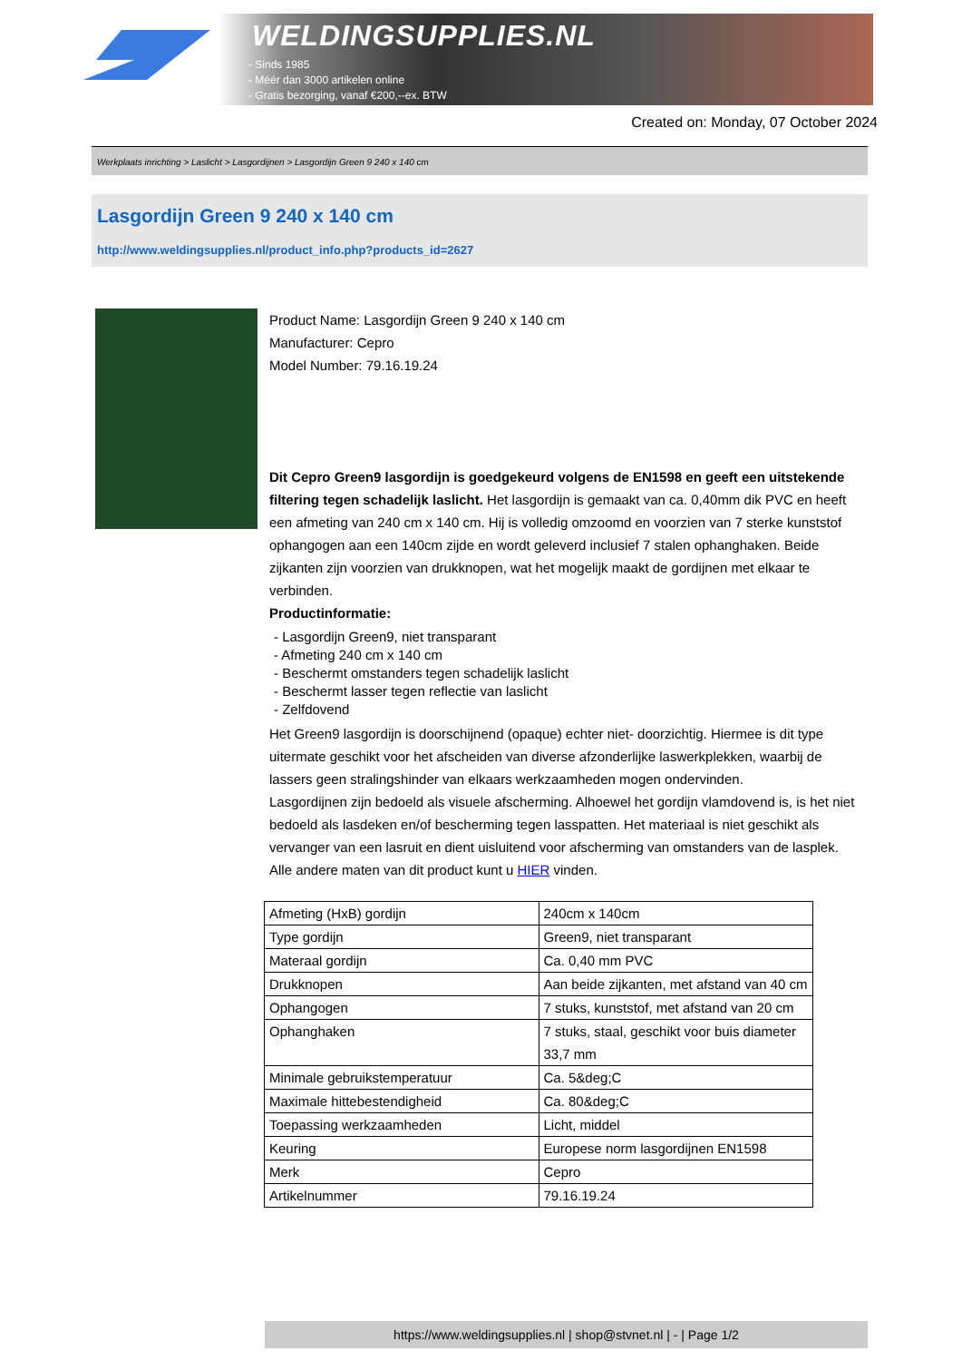WELDINGSUPPLIES.NL
- Sinds 1985
- Méér dan 3000 artikelen online
- Gratis bezorging, vanaf €200,--ex. BTW
Created on: Monday, 07 October 2024
Werkplaats inrichting > Laslicht > Lasgordijnen > Lasgordijn Green 9 240 x 140 cm
Lasgordijn Green 9 240 x 140 cm
http://www.weldingsupplies.nl/product_info.php?products_id=2627
Product Name: Lasgordijn Green 9 240 x 140 cm
Manufacturer: Cepro
Model Number: 79.16.19.24
Dit Cepro Green9 lasgordijn is goedgekeurd volgens de EN1598 en geeft een uitstekende filtering tegen schadelijk laslicht. Het lasgordijn is gemaakt van ca. 0,40mm dik PVC en heeft een afmeting van 240 cm x 140 cm. Hij is volledig omzoomd en voorzien van 7 sterke kunststof ophangogen aan een 140cm zijde en wordt geleverd inclusief 7 stalen ophanghaken. Beide zijkanten zijn voorzien van drukknopen, wat het mogelijk maakt de gordijnen met elkaar te verbinden.
Productinformatie:
- Lasgordijn Green9, niet transparant
- Afmeting 240 cm x 140 cm
- Beschermt omstanders tegen schadelijk laslicht
- Beschermt lasser tegen reflectie van laslicht
- Zelfdovend
Het Green9 lasgordijn is doorschijnend (opaque) echter niet- doorzichtig. Hiermee is dit type uitermate geschikt voor het afscheiden van diverse afzonderlijke laswerkplekken, waarbij de lassers geen stralingshinder van elkaars werkzaamheden mogen ondervinden.
Lasgordijnen zijn bedoeld als visuele afscherming. Alhoewel het gordijn vlamdovend is, is het niet bedoeld als lasdeken en/of bescherming tegen lasspatten. Het materiaal is niet geschikt als vervanger van een lasruit en dient uisluitend voor afscherming van omstanders van de lasplek.
Alle andere maten van dit product kunt u HIER vinden.
| Afmeting (HxB) gordijn | 240cm x 140cm |
| Type gordijn | Green9, niet transparant |
| Materaal gordijn | Ca. 0,40 mm PVC |
| Drukknopen | Aan beide zijkanten, met afstand van 40 cm |
| Ophangogen | 7 stuks, kunststof, met afstand van 20 cm |
| Ophanghaken | 7 stuks, staal, geschikt voor buis diameter 33,7 mm |
| Minimale gebruikstemperatuur | Ca. 5&deg;C |
| Maximale hittebestendigheid | Ca. 80&deg;C |
| Toepassing werkzaamheden | Licht, middel |
| Keuring | Europese norm lasgordijnen EN1598 |
| Merk | Cepro |
| Artikelnummer | 79.16.19.24 |
https://www.weldingsupplies.nl | shop@stvnet.nl | - | Page 1/2